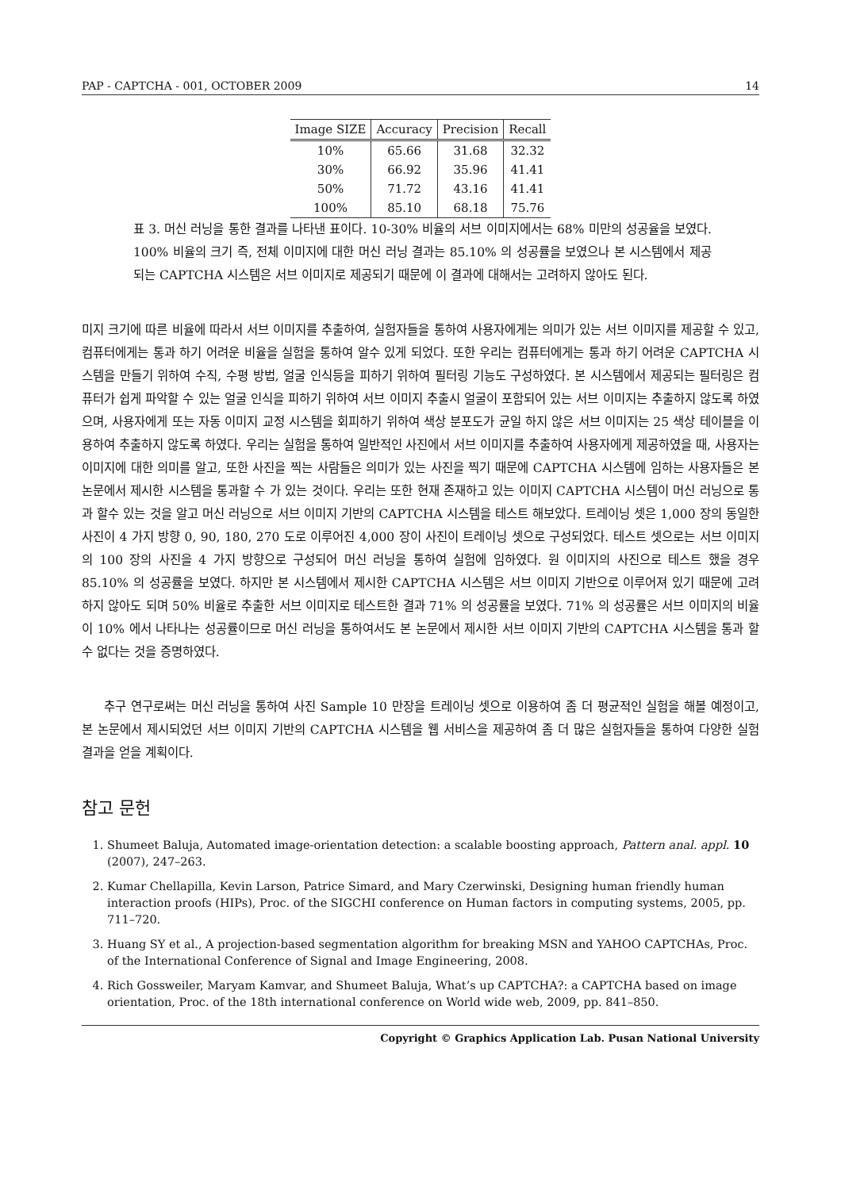PAP - CAPTCHA - 001, OCTOBER 2009 14
| Image SIZE | Accuracy | Precision | Recall |
| --- | --- | --- | --- |
| 10% | 65.66 | 31.68 | 32.32 |
| 30% | 66.92 | 35.96 | 41.41 |
| 50% | 71.72 | 43.16 | 41.41 |
| 100% | 85.10 | 68.18 | 75.76 |
표 3. 머신 러닝을 통한 결과를 나타낸 표이다. 10-30% 비율의 서브 이미지에서는 68% 미만의 성공율을 보였다. 100% 비율의 크기 즉, 전체 이미지에 대한 머신 러닝 결과는 85.10% 의 성공률을 보였으나 본 시스템에서 제공되는 CAPTCHA 시스템은 서브 이미지로 제공되기 때문에 이 결과에 대해서는 고려하지 않아도 된다.
미지 크기에 따른 비율에 따라서 서브 이미지를 추출하여, 실험자들을 통하여 사용자에게는 의미가 있는 서브 이미지를 제공할 수 있고, 컴퓨터에게는 통과 하기 어려운 비율을 실험을 통하여 알수 있게 되었다. 또한 우리는 컴퓨터에게는 통과 하기 어려운 CAPTCHA 시스템을 만들기 위하여 수직, 수평 방법, 얼굴 인식등을 피하기 위하여 필터링 기능도 구성하였다. 본 시스템에서 제공되는 필터링은 컴퓨터가 쉽게 파악할 수 있는 얼굴 인식을 피하기 위하여 서브 이미지 추출시 얼굴이 포함되어 있는 서브 이미지는 추출하지 않도록 하였으며, 사용자에게 또는 자동 이미지 교정 시스템을 회피하기 위하여 색상 분포도가 균일 하지 않은 서브 이미지는 25 색상 테이블을 이용하여 추출하지 않도록 하였다. 우리는 실험을 통하여 일반적인 사진에서 서브 이미지를 추출하여 사용자에게 제공하였을 때, 사용자는 이미지에 대한 의미를 알고, 또한 사진을 찍는 사람들은 의미가 있는 사진을 찍기 때문에 CAPTCHA 시스템에 임하는 사용자들은 본 논문에서 제시한 시스템을 통과할 수 가 있는 것이다. 우리는 또한 현재 존재하고 있는 이미지 CAPTCHA 시스템이 머신 러닝으로 통과 할수 있는 것을 알고 머신 러닝으로 서브 이미지 기반의 CAPTCHA 시스템을 테스트 해보았다. 트레이닝 셋은 1,000 장의 동일한 사진이 4 가지 방향 0, 90, 180, 270 도로 이루어진 4,000 장이 사진이 트레이닝 셋으로 구성되었다. 테스트 셋으로는 서브 이미지의 100 장의 사진을 4 가지 방향으로 구성되어 머신 러닝을 통하여 실험에 임하였다. 원 이미지의 사진으로 테스트 했을 경우 85.10% 의 성공률을 보였다. 하지만 본 시스템에서 제시한 CAPTCHA 시스템은 서브 이미지 기반으로 이루어져 있기 때문에 고려 하지 않아도 되며 50% 비율로 추출한 서브 이미지로 테스트한 결과 71% 의 성공률을 보였다. 71% 의 성공률은 서브 이미지의 비율이 10% 에서 나타나는 성공률이므로 머신 러닝을 통하여서도 본 논문에서 제시한 서브 이미지 기반의 CAPTCHA 시스템을 통과 할 수 없다는 것을 증명하였다.
추구 연구로써는 머신 러닝을 통하여 사진 Sample 10 만장을 트레이닝 셋으로 이용하여 좀 더 평균적인 실험을 해볼 예정이고, 본 논문에서 제시되었던 서브 이미지 기반의 CAPTCHA 시스템을 웹 서비스을 제공하여 좀 더 많은 실험자들을 통하여 다양한 실험 결과을 얻을 계획이다.
참고 문헌
1. Shumeet Baluja, Automated image-orientation detection: a scalable boosting approach, Pattern anal. appl. 10 (2007), 247–263.
2. Kumar Chellapilla, Kevin Larson, Patrice Simard, and Mary Czerwinski, Designing human friendly human interaction proofs (HIPs), Proc. of the SIGCHI conference on Human factors in computing systems, 2005, pp. 711–720.
3. Huang SY et al., A projection-based segmentation algorithm for breaking MSN and YAHOO CAPTCHAs, Proc. of the International Conference of Signal and Image Engineering, 2008.
4. Rich Gossweiler, Maryam Kamvar, and Shumeet Baluja, What’s up CAPTCHA?: a CAPTCHA based on image orientation, Proc. of the 18th international conference on World wide web, 2009, pp. 841–850.
Copyright © Graphics Application Lab. Pusan National University